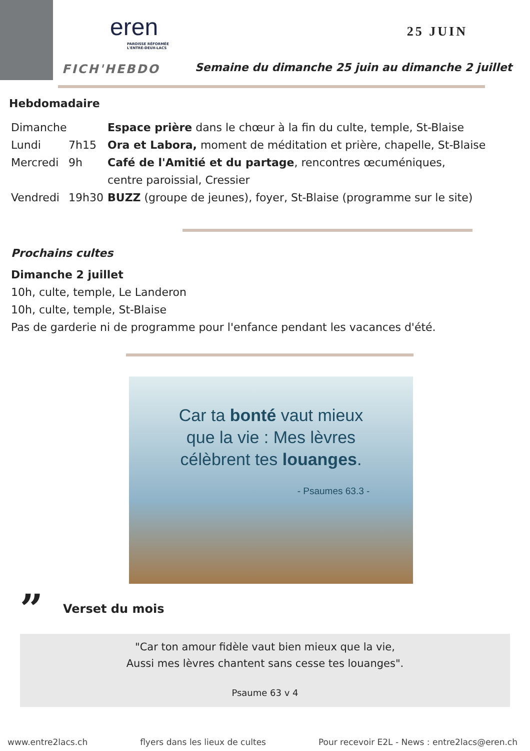eren
PAROISSE RÉFORMÉE
L'ENTRE-DEUX-LACS
25 JUIN
FICH'HEBDO
Semaine du dimanche 25 juin au dimanche 2 juillet
Hebdomadaire
Dimanche Espace prière dans le chœur à la fin du culte, temple, St-Blaise
Lundi 7h15 Ora et Labora, moment de méditation et prière, chapelle, St-Blaise
Mercredi 9h Café de l'Amitié et du partage, rencontres œcuméniques,
centre paroissial, Cressier
Vendredi 19h30 BUZZ (groupe de jeunes), foyer, St-Blaise (programme sur le site)
Prochains cultes
Dimanche 2 juillet
10h, culte, temple, Le Landeron
10h, culte, temple, St-Blaise
Pas de garderie ni de programme pour l'enfance pendant les vacances d'été.
Car ta bonté vaut mieux
que la vie : Mes lèvres
célèbrent tes louanges.
- Psaumes 63.3 -
” Verset du mois
"Car ton amour fidèle vaut bien mieux que la vie,
Aussi mes lèvres chantent sans cesse tes louanges".
Psaume 63 v 4
www.entre2lacs.ch flyers dans les lieux de cultes Pour recevoir E2L - News : entre2lacs@eren.ch